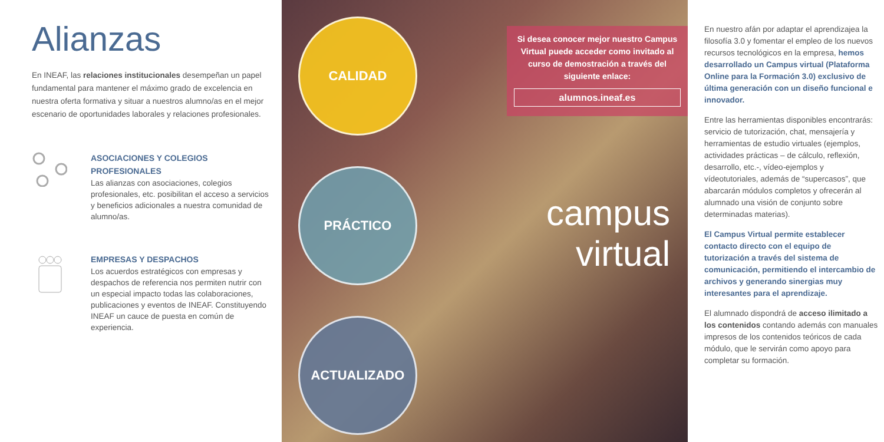Alianzas
En INEAF, las relaciones institucionales desempeñan un papel fundamental para mantener el máximo grado de excelencia en nuestra oferta formativa y situar a nuestros alumno/as en el mejor escenario de oportunidades laborales y relaciones profesionales.
ASOCIACIONES Y COLEGIOS PROFESIONALES
Las alianzas con asociaciones, colegios profesionales, etc. posibilitan el acceso a servicios y beneficios adicionales a nuestra comunidad de alumno/as.
EMPRESAS Y DESPACHOS
Los acuerdos estratégicos con empresas y despachos de referencia nos permiten nutrir con un especial impacto todas las colaboraciones, publicaciones y eventos de INEAF. Constituyendo INEAF un cauce de puesta en común de experiencia.
CALIDAD
PRÁCTICO
ACTUALIZADO
Si desea conocer mejor nuestro Campus Virtual puede acceder como invitado al curso de demostración a través del siguiente enlace:
alumnos.ineaf.es
campus virtual
En nuestro afán por adaptar el aprendizajea la filosofía 3.0 y fomentar el empleo de los nuevos recursos tecnológicos en la empresa, hemos desarrollado un Campus virtual (Plataforma Online para la Formación 3.0) exclusivo de última generación con un diseño funcional e innovador.
Entre las herramientas disponibles encontrarás: servicio de tutorización, chat, mensajería y herramientas de estudio virtuales (ejemplos, actividades prácticas – de cálculo, reflexión, desarrollo, etc.-, vídeo-ejemplos y vídeotutoriales, además de “supercasos”, que abarcarán módulos completos y ofrecerán al alumnado una visión de conjunto sobre determinadas materias).
El Campus Virtual permite establecer contacto directo con el equipo de tutorización a través del sistema de comunicación, permitiendo el intercambio de archivos y generando sinergias muy interesantes para el aprendizaje.
El alumnado dispondrá de acceso ilimitado a los contenidos contando además con manuales impresos de los contenidos teóricos de cada módulo, que le servirán como apoyo para completar su formación.